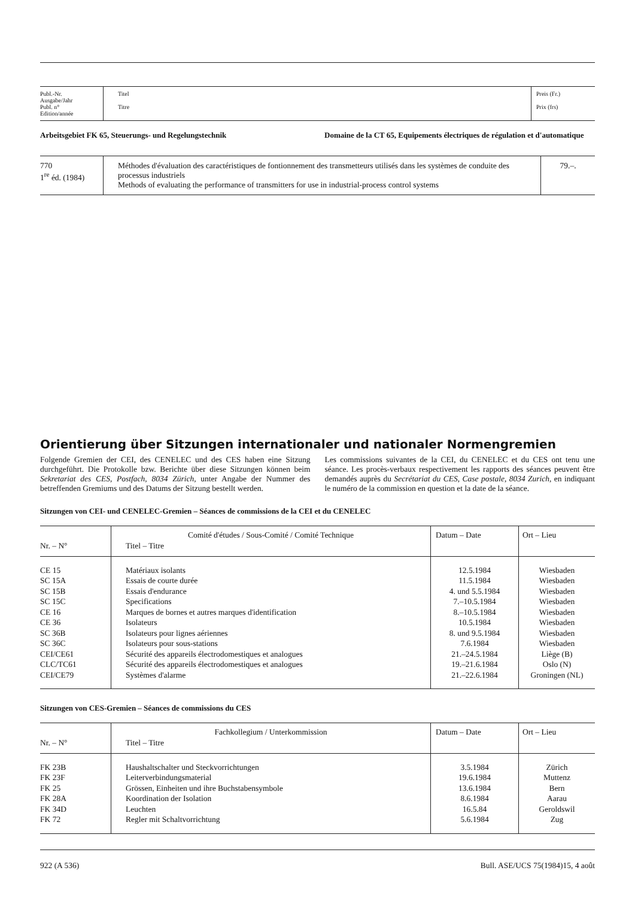| Publ.-Nr. Ausgabe/Jahr Publ. n° Edition/année | Titel Titre | Preis (Fr.) Prix (frs) |
Arbeitsgebiet FK 65, Steuerungs- und Regelungstechnik Domaine de la CT 65, Equipements électriques de régulation et d'automatique
| 770 1<sup>re</sup> éd. (1984) | Méthodes d'évaluation des caractéristiques de fontionnement des transmetteurs utilisés dans les systèmes de conduite des processus industriels Methods of evaluating the performance of transmitters for use in industrial-process control systems | 79.–. |
Orientierung über Sitzungen internationaler und nationaler Normengremien
Folgende Gremien der CEI, des CENELEC und des CES haben eine Sitzung durchgeführt. Die Protokolle bzw. Berichte über diese Sitzungen können beim Sekretariat des CES, Postfach, 8034 Zürich, unter Angabe der Nummer des betreffenden Gremiums und des Datums der Sitzung bestellt werden.
Les commissions suivantes de la CEI, du CENELEC et du CES ont tenu une séance. Les procès-verbaux respectivement les rapports des séances peuvent être demandés auprès du Secrétariat du CES, Case postale, 8034 Zurich, en indiquant le numéro de la commission en question et la date de la séance.
Sitzungen von CEI- und CENELEC-Gremien – Séances de commissions de la CEI et du CENELEC
| Nr. – N° | Comité d'études / Sous-Comité / Comité Technique Titel – Titre | Datum – Date | Ort – Lieu |
| CE 15 SC 15A SC 15B SC 15C CE 16 CE 36 SC 36B SC 36C CEI/CE61 CLC/TC61 CEI/CE79 | Matériaux isolants Essais de courte durée Essais d'endurance Specifications Marques de bornes et autres marques d'identification Isolateurs Isolateurs pour lignes aériennes Isolateurs pour sous-stations Sécurité des appareils électrodomestiques et analogues Sécurité des appareils électrodomestiques et analogues Systèmes d'alarme | 12.5.1984 11.5.1984 4. und 5.5.1984 7.–10.5.1984 8.–10.5.1984 10.5.1984 8. und 9.5.1984 7.6.1984 21.–24.5.1984 19.–21.6.1984 21.–22.6.1984 | Wiesbaden Wiesbaden Wiesbaden Wiesbaden Wiesbaden Wiesbaden Wiesbaden Wiesbaden Liège (B) Oslo (N) Groningen (NL) |
Sitzungen von CES-Gremien – Séances de commissions du CES
| Nr. – N° | Fachkollegium / Unterkommission Titel – Titre | Datum – Date | Ort – Lieu |
| FK 23B FK 23F FK 25 FK 28A FK 34D FK 72 | Haushaltschalter und Steckvorrichtungen Leiterverbindungsmaterial Grössen, Einheiten und ihre Buchstabensymbole Koordination der Isolation Leuchten Regler mit Schaltvorrichtung | 3.5.1984 19.6.1984 13.6.1984 8.6.1984 16.5.84 5.6.1984 | Zürich Muttenz Bern Aarau Geroldswil Zug |
922 (A 536) Bull. ASE/UCS 75(1984)15, 4 août